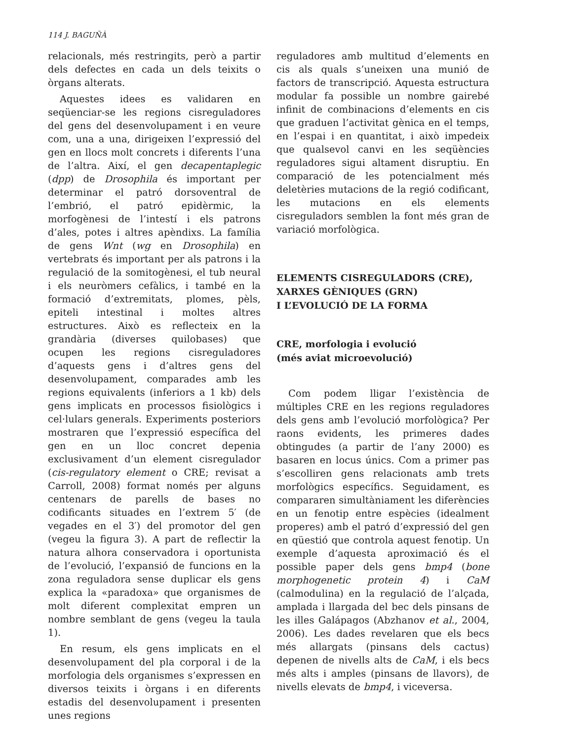114 J. BAGUÑÀ
relacionals, més restringits, però a partir dels defectes en cada un dels teixits o òrgans alterats.
Aquestes idees es validaren en seqüenciar-se les regions cisreguladores del gens del desenvolupament i en veure com, una a una, dirigeixen l’expressió del gen en llocs molt concrets i diferents l’una de l’altra. Així, el gen decapentaplegic (dpp) de Drosophila és important per determinar el patró dorsoventral de l’embrió, el patró epidèrmic, la morfogènesi de l’intestí i els patrons d’ales, potes i altres apèndixs. La família de gens Wnt (wg en Drosophila) en vertebrats és important per als patrons i la regulació de la somitogènesi, el tub neural i els neuròmers cefàlics, i també en la formació d’extremitats, plomes, pèls, epiteli intestinal i moltes altres estructures. Això es reflecteix en la grandària (diverses quilobases) que ocupen les regions cisreguladores d’aquests gens i d’altres gens del desenvolupament, comparades amb les regions equivalents (inferiors a 1 kb) dels gens implicats en processos fisiològics i cel·lulars generals. Experiments posteriors mostraren que l’expressió específica del gen en un lloc concret depenia exclusivament d’un element cisregulador (cis-regulatory element o CRE; revisat a Carroll, 2008) format només per alguns centenars de parells de bases no codificants situades en l’extrem 5′ (de vegades en el 3′) del promotor del gen (vegeu la figura 3). A part de reflectir la natura alhora conservadora i oportunista de l’evolució, l’expansió de funcions en la zona reguladora sense duplicar els gens explica la «paradoxa» que organismes de molt diferent complexitat empren un nombre semblant de gens (vegeu la taula 1).
En resum, els gens implicats en el desenvolupament del pla corporal i de la morfologia dels organismes s’expressen en diversos teixits i òrgans i en diferents estadis del desenvolupament i presenten unes regions
reguladores amb multitud d’elements en cis als quals s’uneixen una munió de factors de transcripció. Aquesta estructura modular fa possible un nombre gairebé infinit de combinacions d’elements en cis que graduen l’activitat gènica en el temps, en l’espai i en quantitat, i això impedeix que qualsevol canvi en les seqüències reguladores sigui altament disruptiu. En comparació de les potencialment més deletèries mutacions de la regió codificant, les mutacions en els elements cisreguladors semblen la font més gran de variació morfològica.
ELEMENTS CISREGULADORS (CRE),
XARXES GÈNIQUES (GRN)
I L’EVOLUCIÓ DE LA FORMA
CRE, morfologia i evolució
(més aviat microevolució)
Com podem lligar l’existència de múltiples CRE en les regions reguladores dels gens amb l’evolució morfològica? Per raons evidents, les primeres dades obtingudes (a partir de l’any 2000) es basaren en locus únics. Com a primer pas s’escolliren gens relacionats amb trets morfològics específics. Seguidament, es compararen simultàniament les diferències en un fenotip entre espècies (idealment properes) amb el patró d’expressió del gen en qüestió que controla aquest fenotip. Un exemple d’aquesta aproximació és el possible paper dels gens bmp4 (bone morphogenetic protein 4) i CaM (calmodulina) en la regulació de l’alçada, amplada i llargada del bec dels pinsans de les illes Galápagos (Abzhanov et al., 2004, 2006). Les dades revelaren que els becs més allargats (pinsans dels cactus) depenen de nivells alts de CaM, i els becs més alts i amples (pinsans de llavors), de nivells elevats de bmp4, i viceversa.